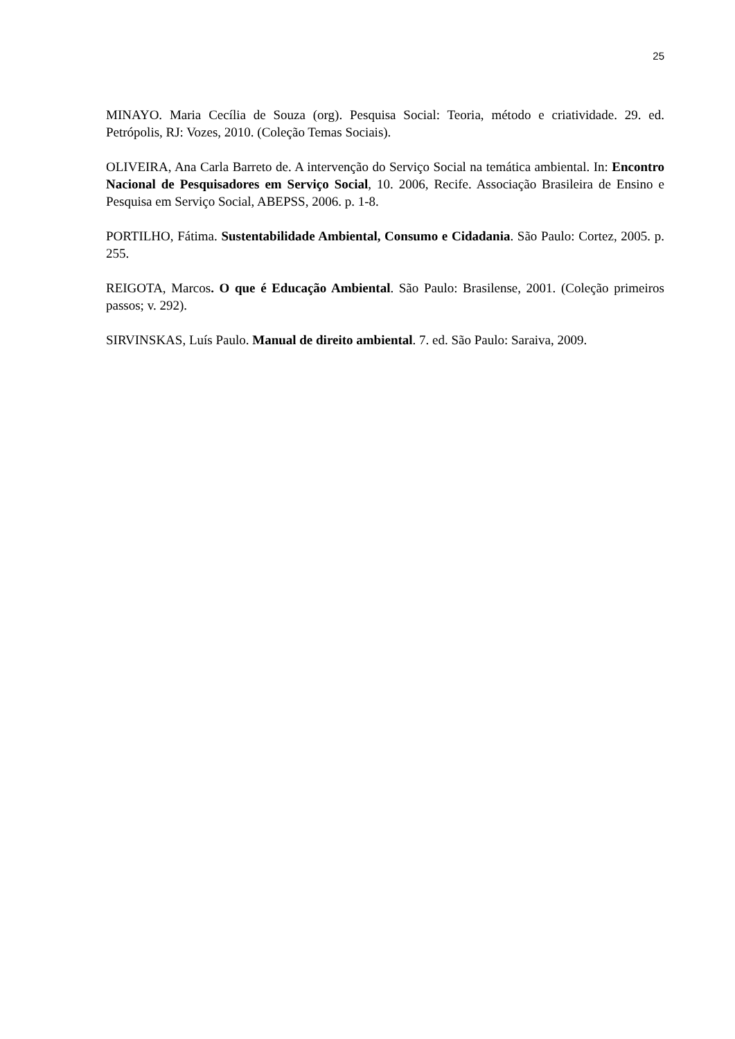25
MINAYO. Maria Cecília de Souza (org). Pesquisa Social: Teoria, método e criatividade. 29. ed. Petrópolis, RJ: Vozes, 2010. (Coleção Temas Sociais).
OLIVEIRA, Ana Carla Barreto de. A intervenção do Serviço Social na temática ambiental. In: Encontro Nacional de Pesquisadores em Serviço Social, 10. 2006, Recife. Associação Brasileira de Ensino e Pesquisa em Serviço Social, ABEPSS, 2006. p. 1-8.
PORTILHO, Fátima. Sustentabilidade Ambiental, Consumo e Cidadania. São Paulo: Cortez, 2005. p. 255.
REIGOTA, Marcos. O que é Educação Ambiental. São Paulo: Brasilense, 2001. (Coleção primeiros passos; v. 292).
SIRVINSKAS, Luís Paulo. Manual de direito ambiental. 7. ed. São Paulo: Saraiva, 2009.